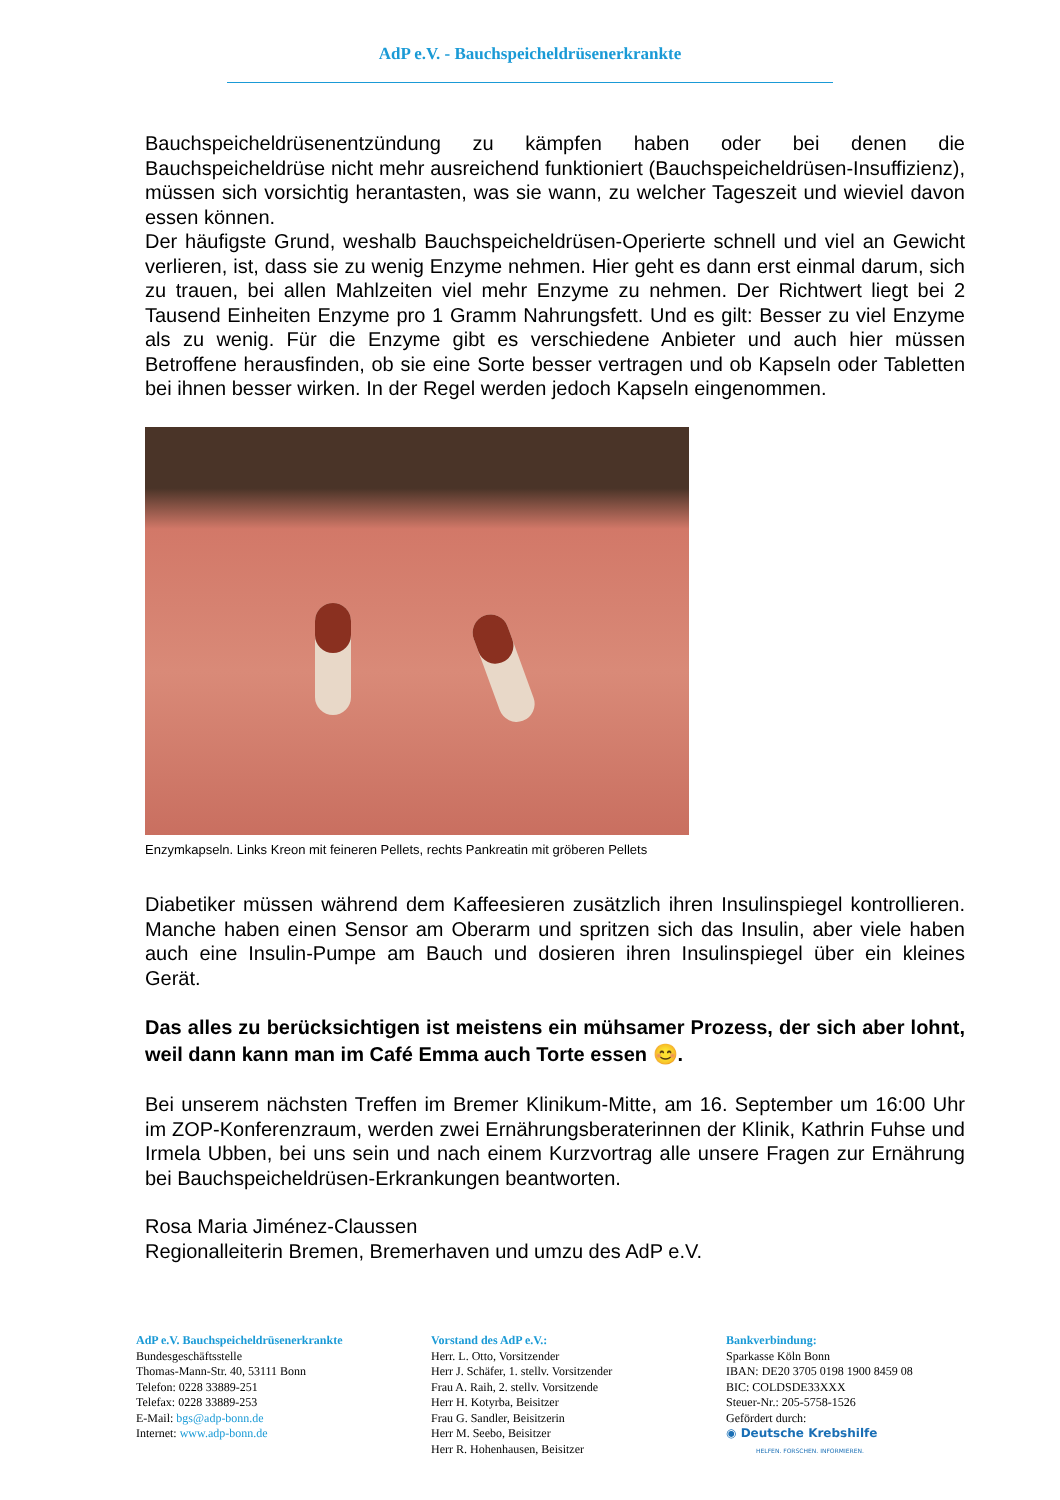AdP e.V. - Bauchspeicheldrüsenerkrankte
Bauchspeicheldrüsenentzündung zu kämpfen haben oder bei denen die Bauchspeicheldrüse nicht mehr ausreichend funktioniert (Bauchspeicheldrüsen-Insuffizienz), müssen sich vorsichtig herantasten, was sie wann, zu welcher Tageszeit und wieviel davon essen können.
Der häufigste Grund, weshalb Bauchspeicheldrüsen-Operierte schnell und viel an Gewicht verlieren, ist, dass sie zu wenig Enzyme nehmen. Hier geht es dann erst einmal darum, sich zu trauen, bei allen Mahlzeiten viel mehr Enzyme zu nehmen. Der Richtwert liegt bei 2 Tausend Einheiten Enzyme pro 1 Gramm Nahrungsfett. Und es gilt: Besser zu viel Enzyme als zu wenig. Für die Enzyme gibt es verschiedene Anbieter und auch hier müssen Betroffene herausfinden, ob sie eine Sorte besser vertragen und ob Kapseln oder Tabletten bei ihnen besser wirken. In der Regel werden jedoch Kapseln eingenommen.
Enzymkapseln. Links Kreon mit feineren Pellets, rechts Pankreatin mit gröberen Pellets
Diabetiker müssen während dem Kaffeesieren zusätzlich ihren Insulinspiegel kontrollieren. Manche haben einen Sensor am Oberarm und spritzen sich das Insulin, aber viele haben auch eine Insulin-Pumpe am Bauch und dosieren ihren Insulinspiegel über ein kleines Gerät.
Das alles zu berücksichtigen ist meistens ein mühsamer Prozess, der sich aber lohnt, weil dann kann man im Café Emma auch Torte essen 😊.
Bei unserem nächsten Treffen im Bremer Klinikum-Mitte, am 16. September um 16:00 Uhr im ZOP-Konferenzraum, werden zwei Ernährungsberaterinnen der Klinik, Kathrin Fuhse und Irmela Ubben, bei uns sein und nach einem Kurzvortrag alle unsere Fragen zur Ernährung bei Bauchspeicheldrüsen-Erkrankungen beantworten.
Rosa Maria Jiménez-Claussen
Regionalleiterin Bremen, Bremerhaven und umzu des AdP e.V.
AdP e.V. Bauchspeicheldrüsenerkrankte
Bundesgeschäftsstelle
Thomas-Mann-Str. 40, 53111 Bonn
Telefon: 0228 33889-251
Telefax: 0228 33889-253
E-Mail: bgs@adp-bonn.de
Internet: www.adp-bonn.de
Vorstand des AdP e.V.:
Herr. L. Otto, Vorsitzender
Herr J. Schäfer, 1. stellv. Vorsitzender
Frau A. Raih, 2. stellv. Vorsitzende
Herr H. Kotyrba, Beisitzer
Frau G. Sandler, Beisitzerin
Herr M. Seebo, Beisitzer
Herr R. Hohenhausen, Beisitzer
Bankverbindung:
Sparkasse Köln Bonn
IBAN: DE20 3705 0198 1900 8459 08
BIC: COLDSDE33XXX
Steuer-Nr.: 205-5758-1526
Gefördert durch:
◉ Deutsche Krebshilfe
HELFEN. FORSCHEN. INFORMIEREN.